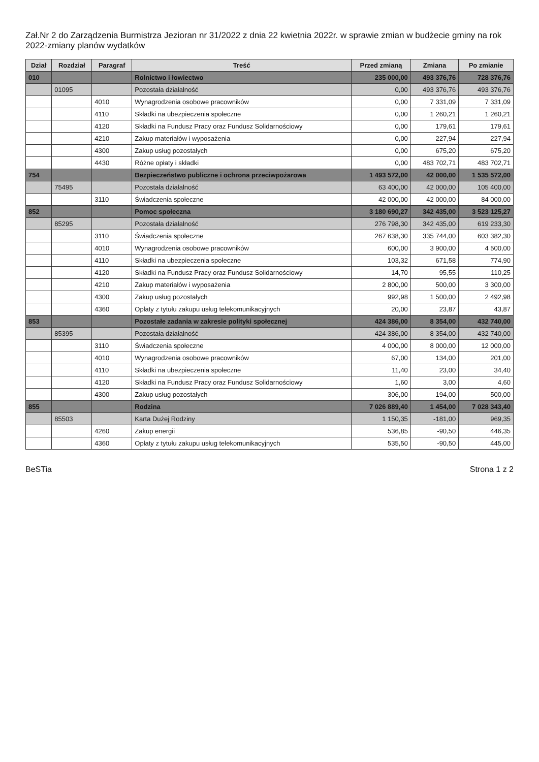Zał.Nr 2 do Zarządzenia Burmistrza Jezioran nr 31/2022 z dnia 22 kwietnia 2022r. w sprawie zmian w budżecie gminy na rok 2022-zmiany planów wydatków
| Dział | Rozdział | Paragraf | Treść | Przed zmianą | Zmiana | Po zmianie |
| --- | --- | --- | --- | --- | --- | --- |
| 010 | | | Rolnictwo i łowiectwo | 235 000,00 | 493 376,76 | 728 376,76 |
| | 01095 | | Pozostała działalność | 0,00 | 493 376,76 | 493 376,76 |
| | | 4010 | Wynagrodzenia osobowe pracowników | 0,00 | 7 331,09 | 7 331,09 |
| | | 4110 | Składki na ubezpieczenia społeczne | 0,00 | 1 260,21 | 1 260,21 |
| | | 4120 | Składki na Fundusz Pracy oraz Fundusz Solidarnościowy | 0,00 | 179,61 | 179,61 |
| | | 4210 | Zakup materiałów i wyposażenia | 0,00 | 227,94 | 227,94 |
| | | 4300 | Zakup usług pozostałych | 0,00 | 675,20 | 675,20 |
| | | 4430 | Różne opłaty i składki | 0,00 | 483 702,71 | 483 702,71 |
| 754 | | | Bezpieczeństwo publiczne i ochrona przeciwpożarowa | 1 493 572,00 | 42 000,00 | 1 535 572,00 |
| | 75495 | | Pozostała działalność | 63 400,00 | 42 000,00 | 105 400,00 |
| | | 3110 | Świadczenia społeczne | 42 000,00 | 42 000,00 | 84 000,00 |
| 852 | | | Pomoc społeczna | 3 180 690,27 | 342 435,00 | 3 523 125,27 |
| | 85295 | | Pozostała działalność | 276 798,30 | 342 435,00 | 619 233,30 |
| | | 3110 | Świadczenia społeczne | 267 638,30 | 335 744,00 | 603 382,30 |
| | | 4010 | Wynagrodzenia osobowe pracowników | 600,00 | 3 900,00 | 4 500,00 |
| | | 4110 | Składki na ubezpieczenia społeczne | 103,32 | 671,58 | 774,90 |
| | | 4120 | Składki na Fundusz Pracy oraz Fundusz Solidarnościowy | 14,70 | 95,55 | 110,25 |
| | | 4210 | Zakup materiałów i wyposażenia | 2 800,00 | 500,00 | 3 300,00 |
| | | 4300 | Zakup usług pozostałych | 992,98 | 1 500,00 | 2 492,98 |
| | | 4360 | Opłaty z tytułu zakupu usług telekomunikacyjnych | 20,00 | 23,87 | 43,87 |
| 853 | | | Pozostałe zadania w zakresie polityki społecznej | 424 386,00 | 8 354,00 | 432 740,00 |
| | 85395 | | Pozostała działalność | 424 386,00 | 8 354,00 | 432 740,00 |
| | | 3110 | Świadczenia społeczne | 4 000,00 | 8 000,00 | 12 000,00 |
| | | 4010 | Wynagrodzenia osobowe pracowników | 67,00 | 134,00 | 201,00 |
| | | 4110 | Składki na ubezpieczenia społeczne | 11,40 | 23,00 | 34,40 |
| | | 4120 | Składki na Fundusz Pracy oraz Fundusz Solidarnościowy | 1,60 | 3,00 | 4,60 |
| | | 4300 | Zakup usług pozostałych | 306,00 | 194,00 | 500,00 |
| 855 | | | Rodzina | 7 026 889,40 | 1 454,00 | 7 028 343,40 |
| | 85503 | | Karta Dużej Rodziny | 1 150,35 | -181,00 | 969,35 |
| | | 4260 | Zakup energii | 536,85 | -90,50 | 446,35 |
| | | 4360 | Opłaty z tytułu zakupu usług telekomunikacyjnych | 535,50 | -90,50 | 445,00 |
BeSTia Strona 1 z 2